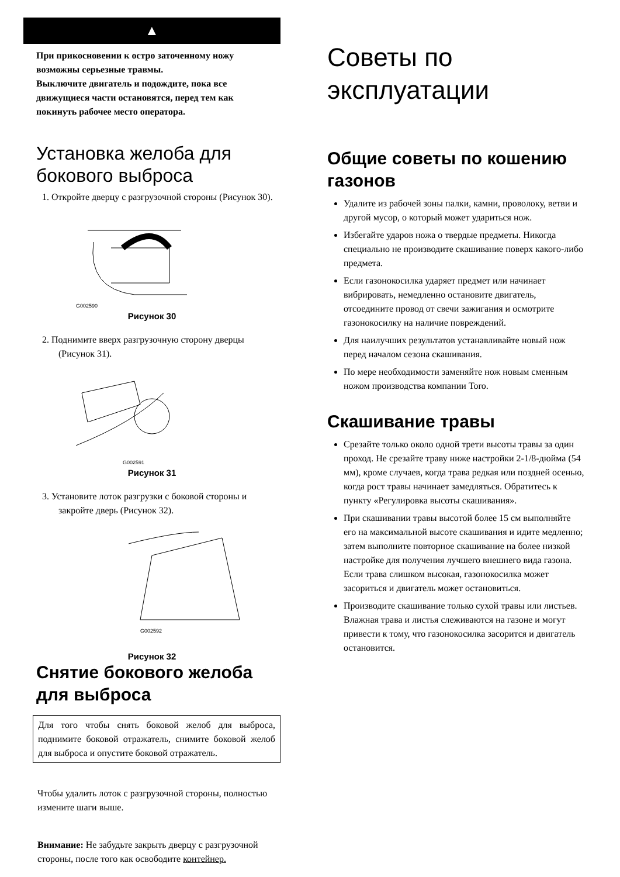▲
При прикосновении к остро заточенному ножу возможны серьезные травмы.
Выключите двигатель и подождите, пока все движущиеся части остановятся, перед тем как покинуть рабочее место оператора.
Установка желоба для бокового выброса
1. Откройте дверцу с разгрузочной стороны (Рисунок 30).
G002590
Рисунок 30
2. Поднимите вверх разгрузочную сторону дверцы (Рисунок 31).
G002591
Рисунок 31
3. Установите лоток разгрузки с боковой стороны и закройте дверь (Рисунок 32).
G002592
Рисунок 32
Снятие бокового желоба для выброса
Для того чтобы снять боковой желоб для выброса, поднимите боковой отражатель, снимите боковой желоб для выброса и опустите боковой отражатель.
Чтобы удалить лоток с разгрузочной стороны, полностью измените шаги выше.
Внимание: Не забудьте закрыть дверцу с разгрузочной стороны, после того как освободите контейнер.
Советы по эксплуатации
Общие советы по кошению газонов
Удалите из рабочей зоны палки, камни, проволоку, ветви и другой мусор, о который может удариться нож.
Избегайте ударов ножа о твердые предметы. Никогда специально не производите скашивание поверх какого-либо предмета.
Если газонокосилка ударяет предмет или начинает вибрировать, немедленно остановите двигатель, отсоедините провод от свечи зажигания и осмотрите газонокосилку на наличие повреждений.
Для наилучших результатов устанавливайте новый нож перед началом сезона скашивания.
По мере необходимости заменяйте нож новым сменным ножом производства компании Toro.
Скашивание травы
Срезайте только около одной трети высоты травы за один проход. Не срезайте траву ниже настройки 2-1/8-дюйма (54 мм), кроме случаев, когда трава редкая или поздней осенью, когда рост травы начинает замедляться. Обратитесь к пункту «Регулировка высоты скашивания».
При скашивании травы высотой более 15 см выполняйте его на максимальной высоте скашивания и идите медленно; затем выполните повторное скашивание на более низкой настройке для получения лучшего внешнего вида газона. Если трава слишком высокая, газонокосилка может засориться и двигатель может остановиться.
Производите скашивание только сухой травы или листьев. Влажная трава и листья слеживаются на газоне и могут привести к тому, что газонокосилка засорится и двигатель остановится.